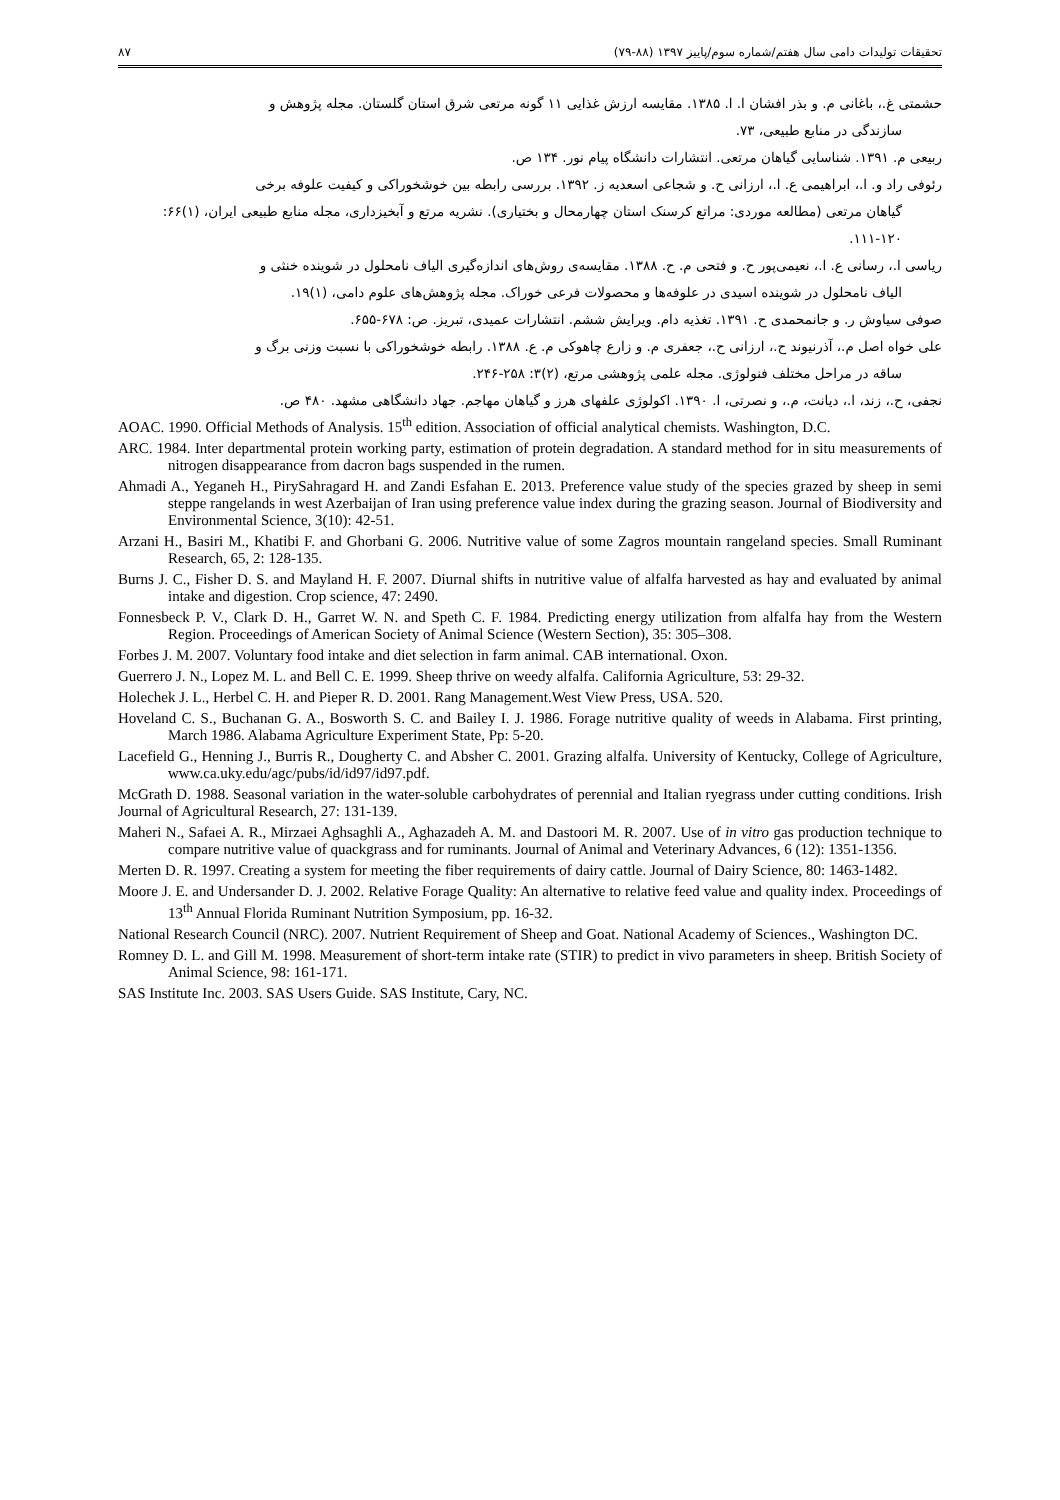تحقیقات تولیدات دامی سال هفتم/شماره سوم/پاییز ۱۳۹۷ (۸۸-۷۹) ۸۷
حشمتی غ.، باغانی م. و بذر افشان ا. ا. ۱۳۸۵. مقایسه ارزش غذایی ۱۱ گونه مرتعی شرق استان گلستان. مجله پژوهش و
سازندگی در منابع طبیعی، ۷۳.
ربیعی م. ۱۳۹۱. شناسایی گیاهان مرتعی. انتشارات دانشگاه پیام نور. ۱۳۴ ص.
رئوفی راد و. ا.، ابراهیمی ع. ا.، ارزانی ح. و شجاعی اسعدیه ز. ۱۳۹۲. بررسی رابطه بین خوشخوراکی و کیفیت علوفه برخی
گیاهان مرتعی (مطالعه موردی: مراتع کرسنک استان چهارمحال و بختیاری). نشریه مرتع و آبخیزداری، مجله منابع طبیعی ایران، (۱)۶۶: ۱۲۰-۱۱۱.
ریاسی ا.، رسانی ع. ا.، نعیمی‌پور ح. و فتحی م. ح. ۱۳۸۸. مقایسه‌ی روش‌های اندازه‌گیری الیاف نامحلول در شوینده خنثی و
الیاف نامحلول در شوینده اسیدی در علوفه‌ها و محصولات فرعی خوراک. مجله پژوهش‌های علوم دامی، (۱)۱۹.
صوفی سیاوش ر. و جانمحمدی ح. ۱۳۹۱. تغذیه دام. ویرایش ششم. انتشارات عمیدی، تبریز. ص: ۶۷۸-۶۵۵.
علی خواه اصل م.، آذرنیوند ح.، ارزانی ح.، جعفری م. و زارع چاهوکی م. ع. ۱۳۸۸. رابطه خوشخوراکی با نسبت وزنی برگ و
ساقه در مراحل مختلف فنولوژی. مجله علمی پژوهشی مرتع، (۲)۳: ۲۵۸-۲۴۶.
نجفی، ح.، زند، ا.، دیانت، م.، و نصرتی، ا. ۱۳۹۰. اکولوژی علفهای هرز و گیاهان مهاجم. جهاد دانشگاهی مشهد. ۴۸۰ ص.
AOAC. 1990. Official Methods of Analysis. 15<sup>th</sup> edition. Association of official analytical chemists. Washington, D.C.
ARC. 1984. Inter departmental protein working party, estimation of protein degradation. A standard method for in situ measurements of nitrogen disappearance from dacron bags suspended in the rumen.
Ahmadi A., Yeganeh H., PirySahragard H. and Zandi Esfahan E. 2013. Preference value study of the species grazed by sheep in semi steppe rangelands in west Azerbaijan of Iran using preference value index during the grazing season. Journal of Biodiversity and Environmental Science, 3(10): 42-51.
Arzani H., Basiri M., Khatibi F. and Ghorbani G. 2006. Nutritive value of some Zagros mountain rangeland species. Small Ruminant Research, 65, 2: 128-135.
Burns J. C., Fisher D. S. and Mayland H. F. 2007. Diurnal shifts in nutritive value of alfalfa harvested as hay and evaluated by animal intake and digestion. Crop science, 47: 2490.
Fonnesbeck P. V., Clark D. H., Garret W. N. and Speth C. F. 1984. Predicting energy utilization from alfalfa hay from the Western Region. Proceedings of American Society of Animal Science (Western Section), 35: 305–308.
Forbes J. M. 2007. Voluntary food intake and diet selection in farm animal. CAB international. Oxon.
Guerrero J. N., Lopez M. L. and Bell C. E. 1999. Sheep thrive on weedy alfalfa. California Agriculture, 53: 29-32.
Holechek J. L., Herbel C. H. and Pieper R. D. 2001. Rang Management.West View Press, USA. 520.
Hoveland C. S., Buchanan G. A., Bosworth S. C. and Bailey I. J. 1986. Forage nutritive quality of weeds in Alabama. First printing, March 1986. Alabama Agriculture Experiment State, Pp: 5-20.
Lacefield G., Henning J., Burris R., Dougherty C. and Absher C. 2001. Grazing alfalfa. University of Kentucky, College of Agriculture, www.ca.uky.edu/agc/pubs/id/id97/id97.pdf.
McGrath D. 1988. Seasonal variation in the water-soluble carbohydrates of perennial and Italian ryegrass under cutting conditions. Irish Journal of Agricultural Research, 27: 131-139.
Maheri N., Safaei A. R., Mirzaei Aghsaghli A., Aghazadeh A. M. and Dastoori M. R. 2007. Use of in vitro gas production technique to compare nutritive value of quackgrass and for ruminants. Journal of Animal and Veterinary Advances, 6 (12): 1351-1356.
Merten D. R. 1997. Creating a system for meeting the fiber requirements of dairy cattle. Journal of Dairy Science, 80: 1463-1482.
Moore J. E. and Undersander D. J. 2002. Relative Forage Quality: An alternative to relative feed value and quality index. Proceedings of 13<sup>th</sup> Annual Florida Ruminant Nutrition Symposium, pp. 16-32.
National Research Council (NRC). 2007. Nutrient Requirement of Sheep and Goat. National Academy of Sciences., Washington DC.
Romney D. L. and Gill M. 1998. Measurement of short-term intake rate (STIR) to predict in vivo parameters in sheep. British Society of Animal Science, 98: 161-171.
SAS Institute Inc. 2003. SAS Users Guide. SAS Institute, Cary, NC.